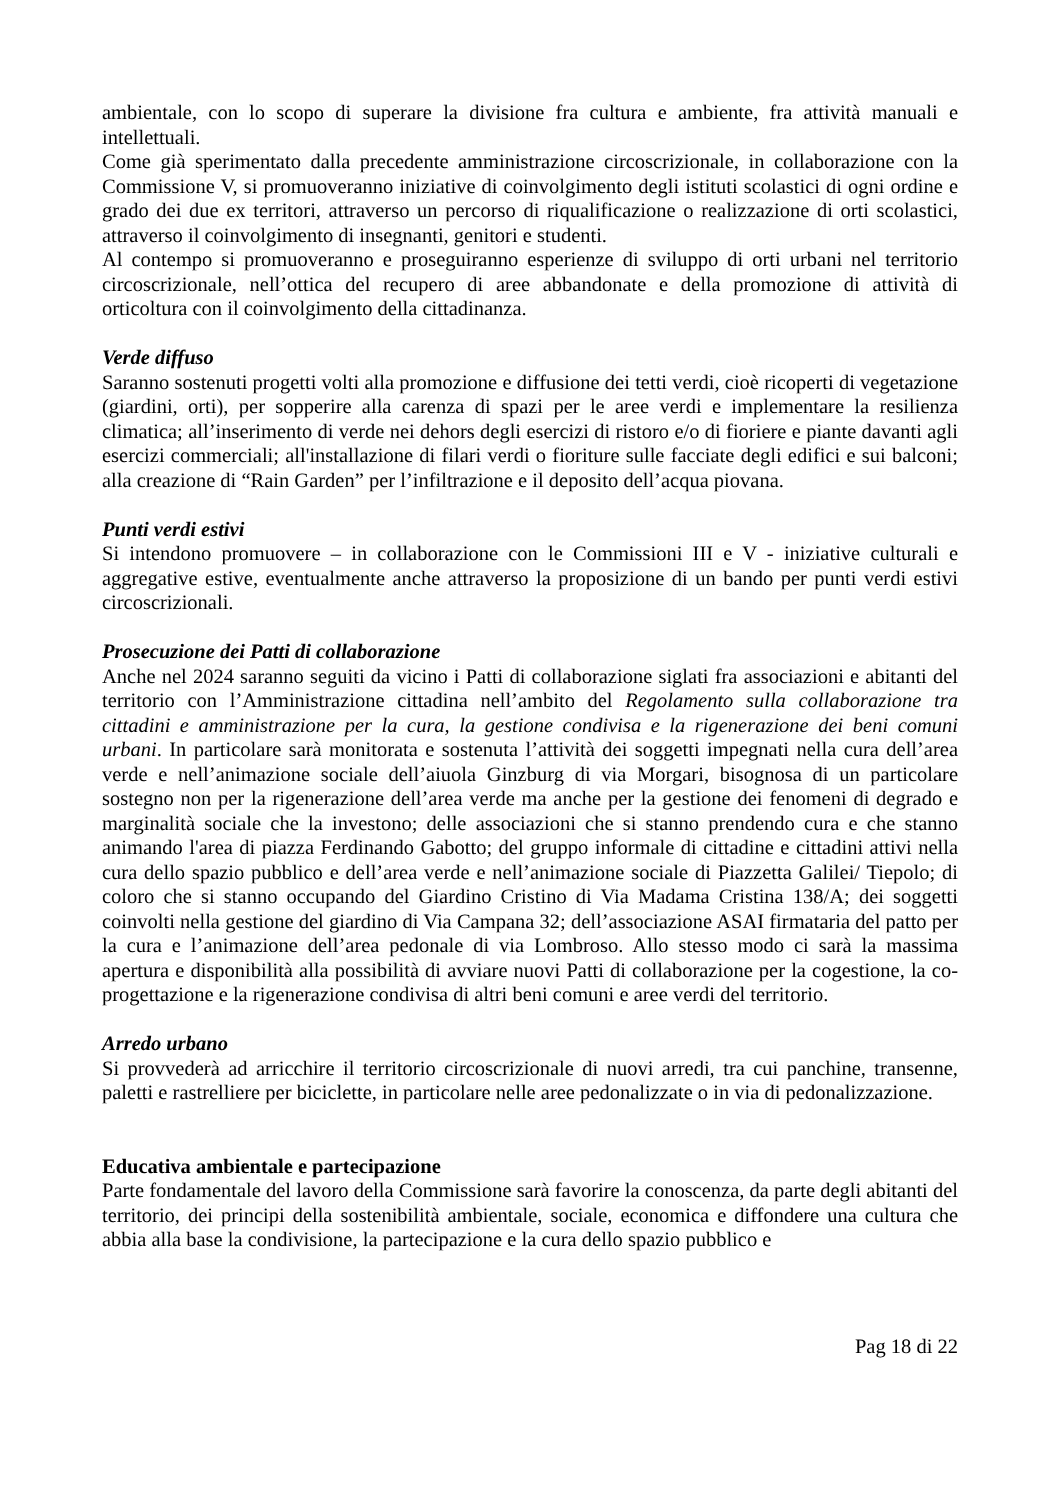ambientale, con lo scopo di superare la divisione fra cultura e ambiente, fra attività manuali e intellettuali.
Come già sperimentato dalla precedente amministrazione circoscrizionale, in collaborazione con la Commissione V, si promuoveranno iniziative di coinvolgimento degli istituti scolastici di ogni ordine e grado dei due ex territori, attraverso un percorso di riqualificazione o realizzazione di orti scolastici, attraverso il coinvolgimento di insegnanti, genitori e studenti.
Al contempo si promuoveranno e proseguiranno esperienze di sviluppo di orti urbani nel territorio circoscrizionale, nell’ottica del recupero di aree abbandonate e della promozione di attività di orticoltura con il coinvolgimento della cittadinanza.
Verde diffuso
Saranno sostenuti progetti volti alla promozione e diffusione dei tetti verdi, cioè ricoperti di vegetazione (giardini, orti), per sopperire alla carenza di spazi per le aree verdi e implementare la resilienza climatica; all’inserimento di verde nei dehors degli esercizi di ristoro e/o di fioriere e piante davanti agli esercizi commerciali; all'installazione di filari verdi o fioriture sulle facciate degli edifici e sui balconi; alla creazione di “Rain Garden” per l’infiltrazione e il deposito dell’acqua piovana.
Punti verdi estivi
Si intendono promuovere – in collaborazione con le Commissioni III e V - iniziative culturali e aggregative estive, eventualmente anche attraverso la proposizione di un bando per punti verdi estivi circoscrizionali.
Prosecuzione dei Patti di collaborazione
Anche nel 2024 saranno seguiti da vicino i Patti di collaborazione siglati fra associazioni e abitanti del territorio con l’Amministrazione cittadina nell’ambito del Regolamento sulla collaborazione tra cittadini e amministrazione per la cura, la gestione condivisa e la rigenerazione dei beni comuni urbani. In particolare sarà monitorata e sostenuta l’attività dei soggetti impegnati nella cura dell’area verde e nell’animazione sociale dell’aiuola Ginzburg di via Morgari, bisognosa di un particolare sostegno non per la rigenerazione dell’area verde ma anche per la gestione dei fenomeni di degrado e marginalità sociale che la investono; delle associazioni che si stanno prendendo cura e che stanno animando l'area di piazza Ferdinando Gabotto; del gruppo informale di cittadine e cittadini attivi nella cura dello spazio pubblico e dell’area verde e nell’animazione sociale di Piazzetta Galilei/ Tiepolo; di coloro che si stanno occupando del Giardino Cristino di Via Madama Cristina 138/A; dei soggetti coinvolti nella gestione del giardino di Via Campana 32; dell’associazione ASAI firmataria del patto per la cura e l’animazione dell’area pedonale di via Lombroso. Allo stesso modo ci sarà la massima apertura e disponibilità alla possibilità di avviare nuovi Patti di collaborazione per la cogestione, la co-progettazione e la rigenerazione condivisa di altri beni comuni e aree verdi del territorio.
Arredo urbano
Si provvederà ad arricchire il territorio circoscrizionale di nuovi arredi, tra cui panchine, transenne, paletti e rastrelliere per biciclette, in particolare nelle aree pedonalizzate o in via di pedonalizzazione.
Educativa ambientale e partecipazione
Parte fondamentale del lavoro della Commissione sarà favorire la conoscenza, da parte degli abitanti del territorio, dei principi della sostenibilità ambientale, sociale, economica e diffondere una cultura che abbia alla base la condivisione, la partecipazione e la cura dello spazio pubblico e
Pag 18 di 22